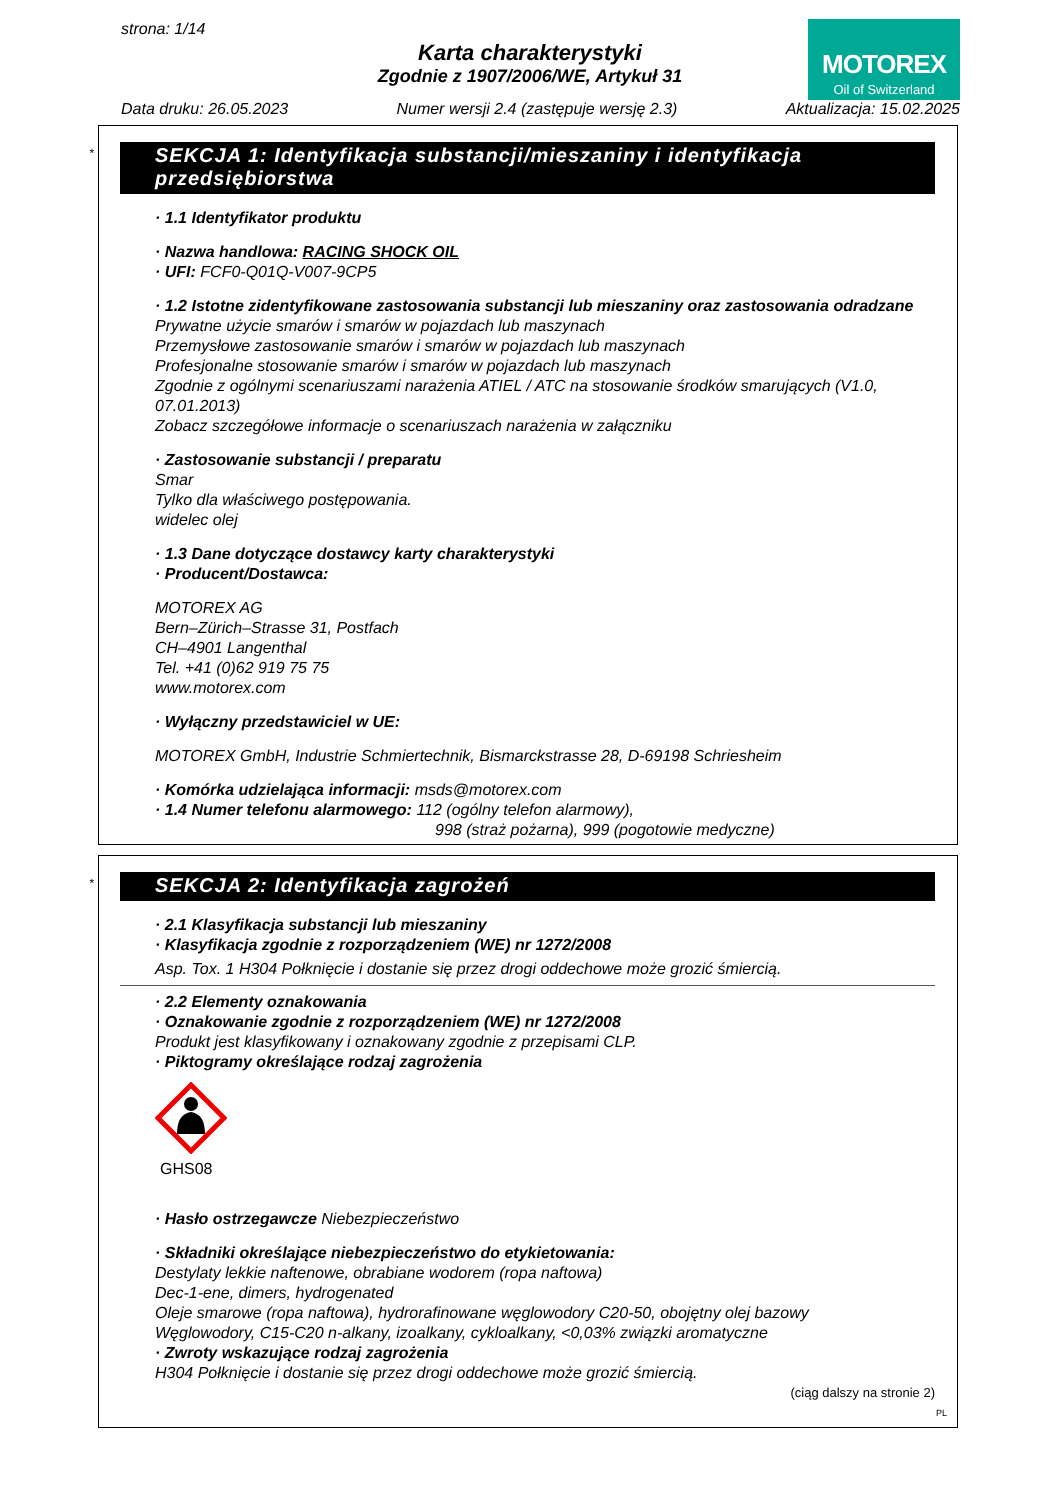strona: 1/14
Karta charakterystyki
Zgodnie z 1907/2006/WE, Artykuł 31
MOTOREX
Oil of Switzerland
Data druku: 26.05.2023 Numer wersji 2.4 (zastępuje wersję 2.3) Aktualizacja: 15.02.2025
*
SEKCJA 1: Identyfikacja substancji/mieszaniny i identyfikacja przedsiębiorstwa
· 1.1 Identyfikator produktu
· Nazwa handlowa: RACING SHOCK OIL
· UFI: FCF0-Q01Q-V007-9CP5
· 1.2 Istotne zidentyfikowane zastosowania substancji lub mieszaniny oraz zastosowania odradzane
Prywatne użycie smarów i smarów w pojazdach lub maszynach
Przemysłowe zastosowanie smarów i smarów w pojazdach lub maszynach
Profesjonalne stosowanie smarów i smarów w pojazdach lub maszynach
Zgodnie z ogólnymi scenariuszami narażenia ATIEL / ATC na stosowanie środków smarujących (V1.0, 07.01.2013)
Zobacz szczegółowe informacje o scenariuszach narażenia w załączniku
· Zastosowanie substancji / preparatu
Smar
Tylko dla właściwego postępowania.
widelec olej
· 1.3 Dane dotyczące dostawcy karty charakterystyki
· Producent/Dostawca:
MOTOREX AG
Bern–Zürich–Strasse 31, Postfach
CH–4901 Langenthal
Tel. +41 (0)62 919 75 75
www.motorex.com
· Wyłączny przedstawiciel w UE:
MOTOREX GmbH, Industrie Schmiertechnik, Bismarckstrasse 28, D-69198 Schriesheim
· Komórka udzielająca informacji: msds@motorex.com
· 1.4 Numer telefonu alarmowego: 112 (ogólny telefon alarmowy),
998 (straż pożarna), 999 (pogotowie medyczne)
*
SEKCJA 2: Identyfikacja zagrożeń
· 2.1 Klasyfikacja substancji lub mieszaniny
· Klasyfikacja zgodnie z rozporządzeniem (WE) nr 1272/2008
Asp. Tox. 1 H304 Połknięcie i dostanie się przez drogi oddechowe może grozić śmiercią.
· 2.2 Elementy oznakowania
· Oznakowanie zgodnie z rozporządzeniem (WE) nr 1272/2008
Produkt jest klasyfikowany i oznakowany zgodnie z przepisami CLP.
· Piktogramy określające rodzaj zagrożenia
GHS08
· Hasło ostrzegawcze Niebezpieczeństwo
· Składniki określające niebezpieczeństwo do etykietowania:
Destylaty lekkie naftenowe, obrabiane wodorem (ropa naftowa)
Dec-1-ene, dimers, hydrogenated
Oleje smarowe (ropa naftowa), hydrorafinowane węglowodory C20-50, obojętny olej bazowy
Węglowodory, C15-C20 n-alkany, izoalkany, cykloalkany, <0,03% związki aromatyczne
· Zwroty wskazujące rodzaj zagrożenia
H304 Połknięcie i dostanie się przez drogi oddechowe może grozić śmiercią.
(ciąg dalszy na stronie 2)
PL